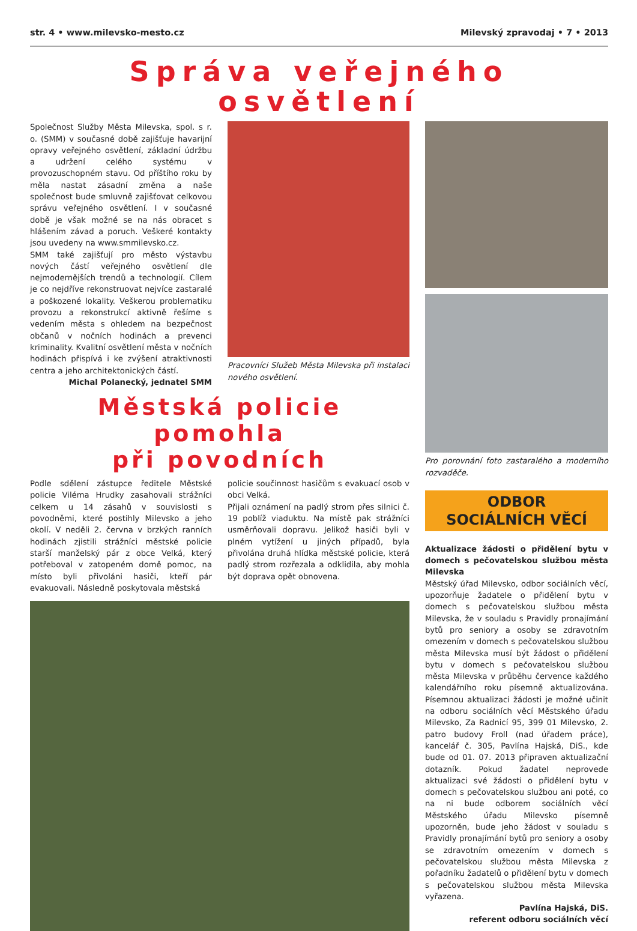str. 4 • www.milevsko-mesto.cz Milevský zpravodaj • 7 • 2013
Správa veřejného osvětlení
Společnost Služby Města Milevska, spol. s r. o. (SMM) v současné době zajišťuje havarijní opravy veřejného osvětlení, základní údržbu a udržení celého systému v provozuschopném stavu. Od příštího roku by měla nastat zásadní změna a naše společnost bude smluvně zajišťovat celkovou správu veřejného osvětlení. I v současné době je však možné se na nás obracet s hlášením závad a poruch. Veškeré kontakty jsou uvedeny na www.smmilevsko.cz.
SMM také zajišťují pro město výstavbu nových částí veřejného osvětlení dle nejmodernějších trendů a technologií. Cílem je co nejdříve rekonstruovat nejvíce zastaralé a poškozené lokality. Veškerou problematiku provozu a rekonstrukcí aktivně řešíme s vedením města s ohledem na bezpečnost občanů v nočních hodinách a prevenci kriminality. Kvalitní osvětlení města v nočních hodinách přispívá i ke zvýšení atraktivnosti centra a jeho architektonických částí.
Michal Polanecký, jednatel SMM
Pracovníci Služeb Města Milevska při instalaci nového osvětlení.
Městská policie pomohla
při povodních
Podle sdělení zástupce ředitele Městské policie Viléma Hrudky zasahovali strážníci celkem u 14 zásahů v souvislosti s povodněmi, které postihly Milevsko a jeho okolí. V neděli 2. června v brzkých ranních hodinách zjistili strážníci městské policie starší manželský pár z obce Velká, který potřeboval v zatopeném domě pomoc, na místo byli přivoláni hasiči, kteří pár evakuovali. Následně poskytovala městská
policie součinnost hasičům s evakuací osob v obci Velká.
Přijali oznámení na padlý strom přes silnici č. 19 poblíž viaduktu. Na místě pak strážníci usměrňovali dopravu. Jelikož hasiči byli v plném vytížení u jiných případů, byla přivolána druhá hlídka městské policie, která padlý strom rozřezala a odklidila, aby mohla být doprava opět obnovena.
Pro porovnání foto zastaralého a moderního rozvaděče.
ODBOR
SOCIÁLNÍCH VĚCÍ
Aktualizace žádosti o přidělení bytu v domech s pečovatelskou službou města Milevska
Městský úřad Milevsko, odbor sociálních věcí, upozorňuje žadatele o přidělení bytu v domech s pečovatelskou službou města Milevska, že v souladu s Pravidly pronajímání bytů pro seniory a osoby se zdravotním omezením v domech s pečovatelskou službou města Milevska musí být žádost o přidělení bytu v domech s pečovatelskou službou města Milevska v průběhu července každého kalendářního roku písemně aktualizována. Písemnou aktualizaci žádosti je možné učinit na odboru sociálních věcí Městského úřadu Milevsko, Za Radnicí 95, 399 01 Milevsko, 2. patro budovy Froll (nad úřadem práce), kancelář č. 305, Pavlína Hajská, DiS., kde bude od 01. 07. 2013 připraven aktualizační dotazník. Pokud žadatel neprovede aktualizaci své žádosti o přidělení bytu v domech s pečovatelskou službou ani poté, co na ni bude odborem sociálních věcí Městského úřadu Milevsko písemně upozorněn, bude jeho žádost v souladu s Pravidly pronajímání bytů pro seniory a osoby se zdravotním omezením v domech s pečovatelskou službou města Milevska z pořadníku žadatelů o přidělení bytu v domech s pečovatelskou službou města Milevska vyřazena.
Pavlína Hajská, DiS.
referent odboru sociálních věcí